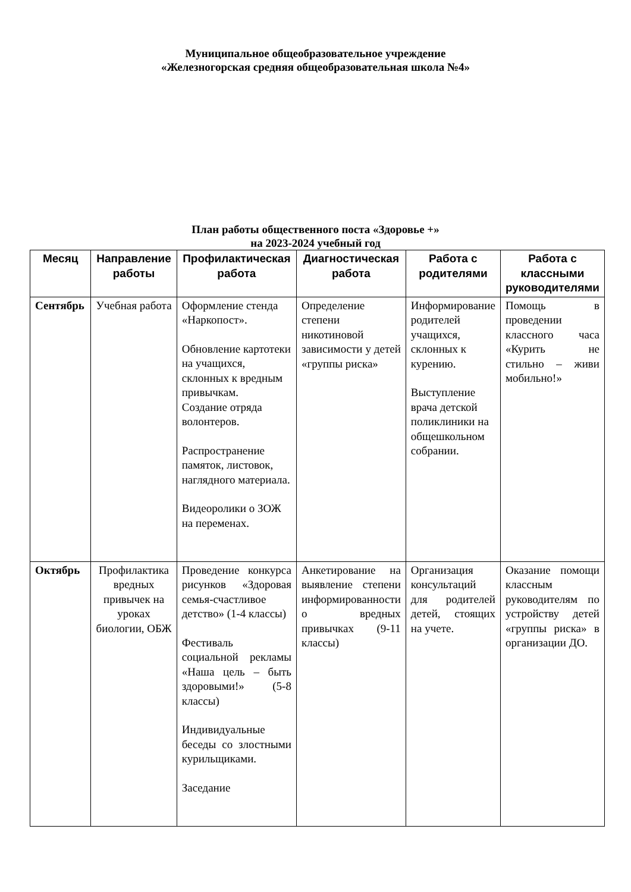Муниципальное общеобразовательное учреждение
«Железногорская средняя общеобразовательная школа №4»
План работы общественного поста «Здоровье +»
на 2023-2024 учебный год
| Месяц | Направление работы | Профилактическая работа | Диагностическая работа | Работа с родителями | Работа с классными руководителями |
| --- | --- | --- | --- | --- | --- |
| Сентябрь | Учебная работа | Оформление стенда «Наркопост». Обновление картотеки на учащихся, склонных к вредным привычкам. Создание отряда волонтеров. Распространение памяток, листовок, наглядного материала. Видеоролики о ЗОЖ на переменах. | Определение степени никотиновой зависимости у детей «группы риска» | Информирование родителей учащихся, склонных к курению. Выступление врача детской поликлиники на общешкольном собрании. | Помощь в проведении классного часа «Курить не стильно – живи мобильно!» |
| Октябрь | Профилактика вредных привычек на уроках биологии, ОБЖ | Проведение конкурса рисунков «Здоровая семья-счастливое детство» (1-4 классы) Фестиваль социальной рекламы «Наша цель – быть здоровыми!» (5-8 классы) Индивидуальные беседы со злостными курильщиками. Заседание | Анкетирование на выявление степени информированности о вредных привычках (9-11 классы) | Организация консультаций для родителей детей, стоящих на учете. | Оказание помощи классным руководителям по устройству детей «группы риска» в организации ДО. |